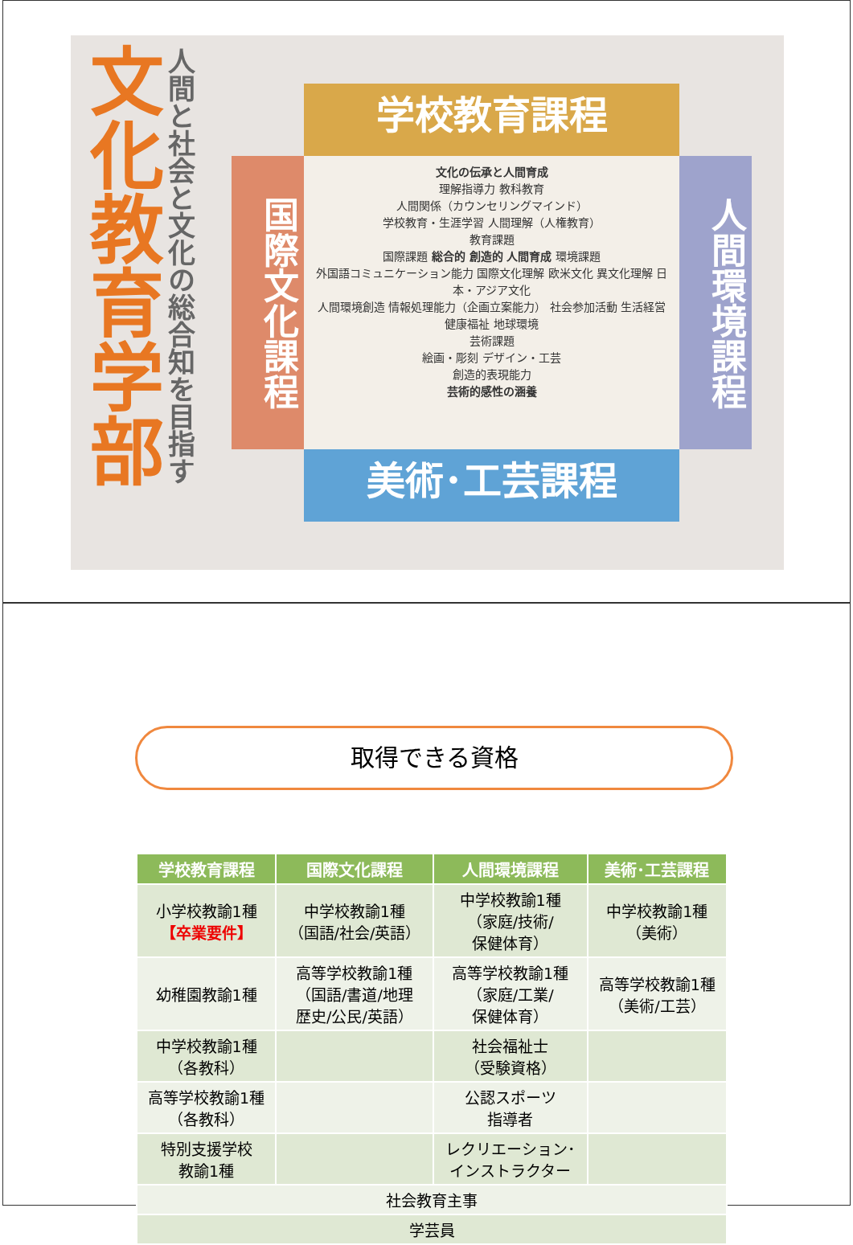文化教育学部
人間と社会と文化の総合知を目指す
学校教育課程
国際文化課程
文化の伝承と人間育成
理解指導力 教科教育
人間関係（カウンセリングマインド）
学校教育・生涯学習 人間理解（人権教育）
教育課題
国際課題 総合的 創造的 人間育成 環境課題
外国語コミュニケーション能力 国際文化理解 欧米文化 異文化理解 日本・アジア文化
人間環境創造 情報処理能力（企画立案能力） 社会参加活動 生活経営 健康福祉 地球環境
芸術課題
絵画・彫刻 デザイン・工芸
創造的表現能力
芸術的感性の涵養
人間環境課程
美術･工芸課程
取得できる資格
| 学校教育課程 | 国際文化課程 | 人間環境課程 | 美術･工芸課程 |
| --- | --- | --- | --- |
| 小学校教諭1種 【卒業要件】 | 中学校教諭1種 （国語/社会/英語） | 中学校教諭1種 （家庭/技術/ 保健体育） | 中学校教諭1種 （美術） |
| 幼稚園教諭1種 | 高等学校教諭1種 （国語/書道/地理 歴史/公民/英語） | 高等学校教諭1種 （家庭/工業/ 保健体育） | 高等学校教諭1種 （美術/工芸） |
| 中学校教諭1種 （各教科） | | 社会福祉士 （受験資格） | |
| 高等学校教諭1種 （各教科） | | 公認スポーツ 指導者 | |
| 特別支援学校 教諭1種 | | レクリエーション･ インストラクター | |
| 社会教育主事 | | | |
| 学芸員 | | | |